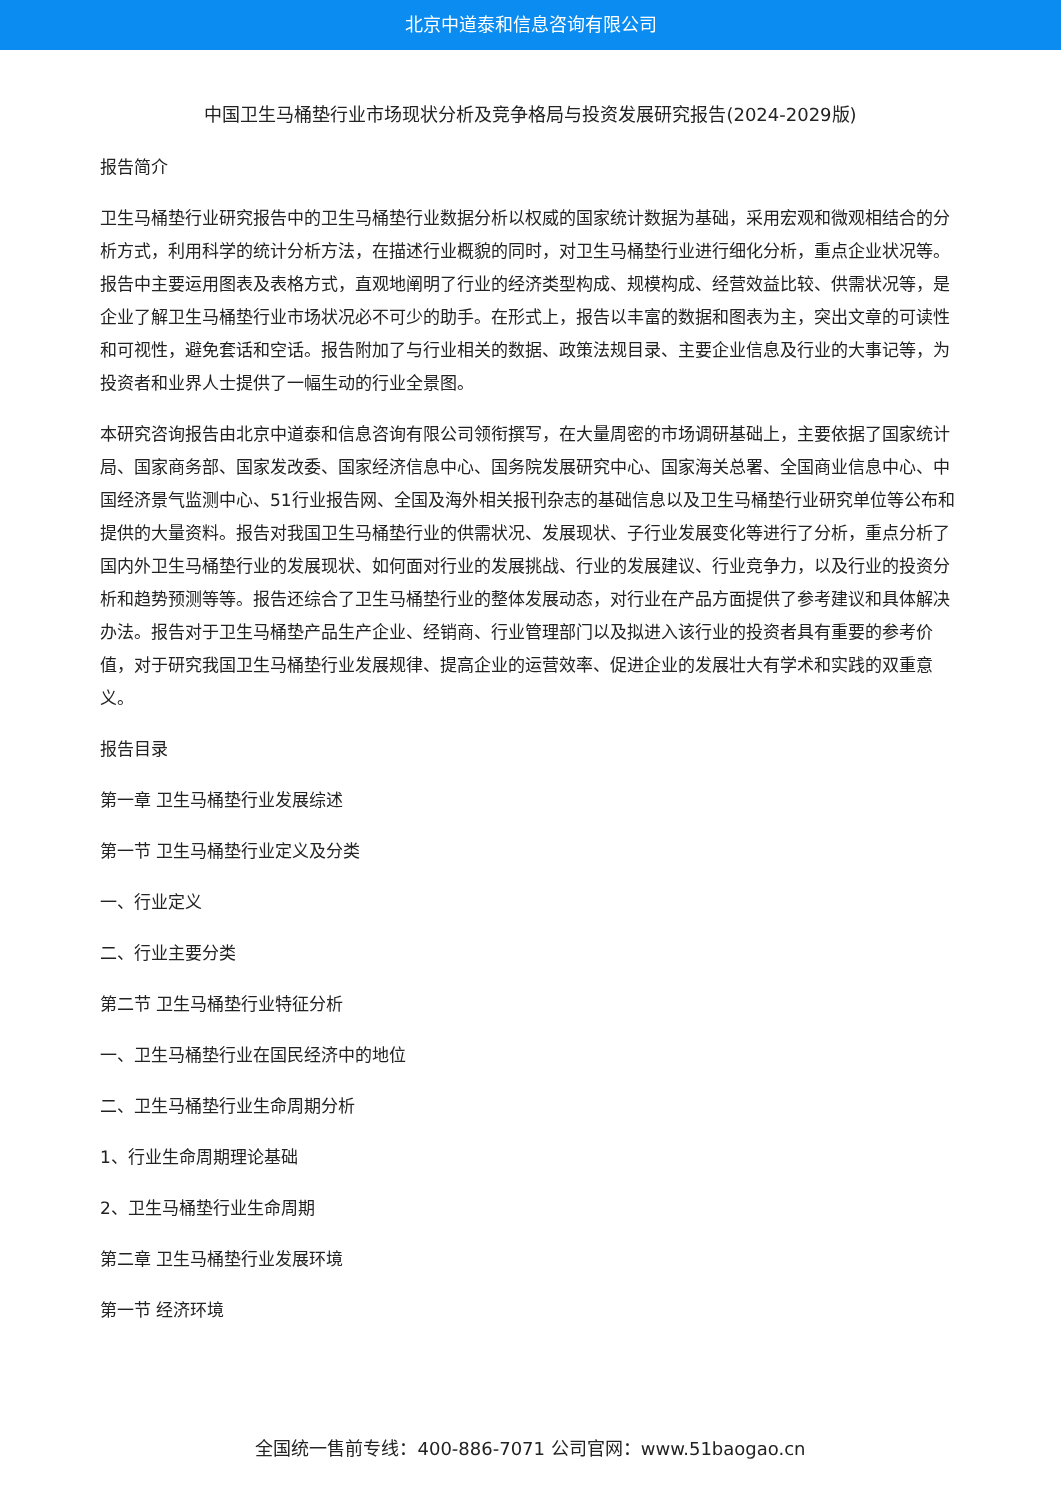北京中道泰和信息咨询有限公司
中国卫生马桶垫行业市场现状分析及竞争格局与投资发展研究报告(2024-2029版)
报告简介
卫生马桶垫行业研究报告中的卫生马桶垫行业数据分析以权威的国家统计数据为基础，采用宏观和微观相结合的分析方式，利用科学的统计分析方法，在描述行业概貌的同时，对卫生马桶垫行业进行细化分析，重点企业状况等。报告中主要运用图表及表格方式，直观地阐明了行业的经济类型构成、规模构成、经营效益比较、供需状况等，是企业了解卫生马桶垫行业市场状况必不可少的助手。在形式上，报告以丰富的数据和图表为主，突出文章的可读性和可视性，避免套话和空话。报告附加了与行业相关的数据、政策法规目录、主要企业信息及行业的大事记等，为投资者和业界人士提供了一幅生动的行业全景图。
本研究咨询报告由北京中道泰和信息咨询有限公司领衔撰写，在大量周密的市场调研基础上，主要依据了国家统计局、国家商务部、国家发改委、国家经济信息中心、国务院发展研究中心、国家海关总署、全国商业信息中心、中国经济景气监测中心、51行业报告网、全国及海外相关报刊杂志的基础信息以及卫生马桶垫行业研究单位等公布和提供的大量资料。报告对我国卫生马桶垫行业的供需状况、发展现状、子行业发展变化等进行了分析，重点分析了国内外卫生马桶垫行业的发展现状、如何面对行业的发展挑战、行业的发展建议、行业竞争力，以及行业的投资分析和趋势预测等等。报告还综合了卫生马桶垫行业的整体发展动态，对行业在产品方面提供了参考建议和具体解决办法。报告对于卫生马桶垫产品生产企业、经销商、行业管理部门以及拟进入该行业的投资者具有重要的参考价值，对于研究我国卫生马桶垫行业发展规律、提高企业的运营效率、促进企业的发展壮大有学术和实践的双重意义。
报告目录
第一章 卫生马桶垫行业发展综述
第一节 卫生马桶垫行业定义及分类
一、行业定义
二、行业主要分类
第二节 卫生马桶垫行业特征分析
一、卫生马桶垫行业在国民经济中的地位
二、卫生马桶垫行业生命周期分析
1、行业生命周期理论基础
2、卫生马桶垫行业生命周期
第二章 卫生马桶垫行业发展环境
第一节 经济环境
全国统一售前专线：400-886-7071 公司官网：www.51baogao.cn